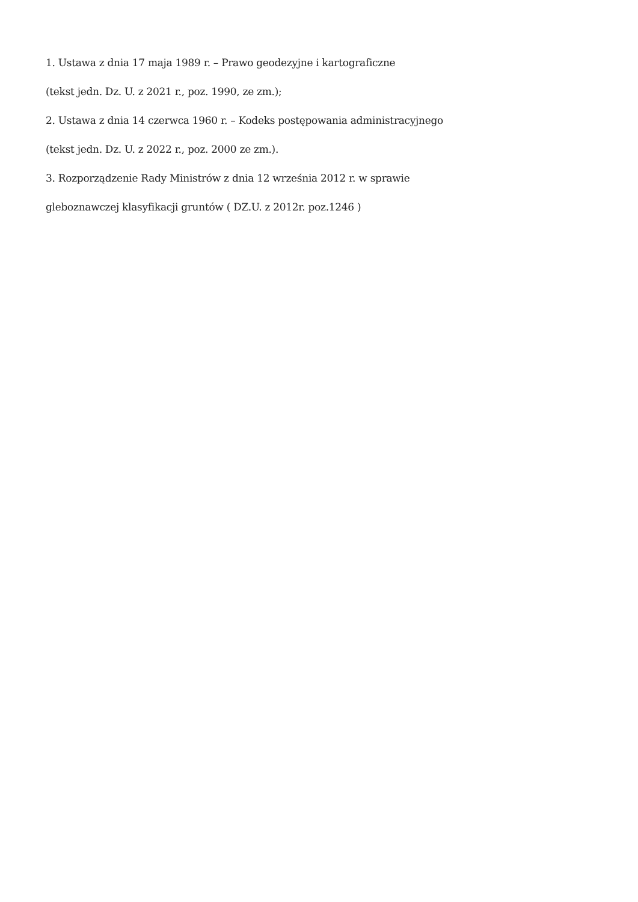1. Ustawa z dnia 17 maja 1989 r. – Prawo geodezyjne i kartograficzne
(tekst jedn. Dz. U. z 2021 r., poz. 1990, ze zm.);
2. Ustawa z dnia 14 czerwca 1960 r. – Kodeks postępowania administracyjnego
(tekst jedn. Dz. U. z 2022 r., poz. 2000 ze zm.).
3. Rozporządzenie Rady Ministrów z dnia 12 września 2012 r. w sprawie
gleboznawczej klasyfikacji gruntów ( DZ.U. z 2012r. poz.1246 )